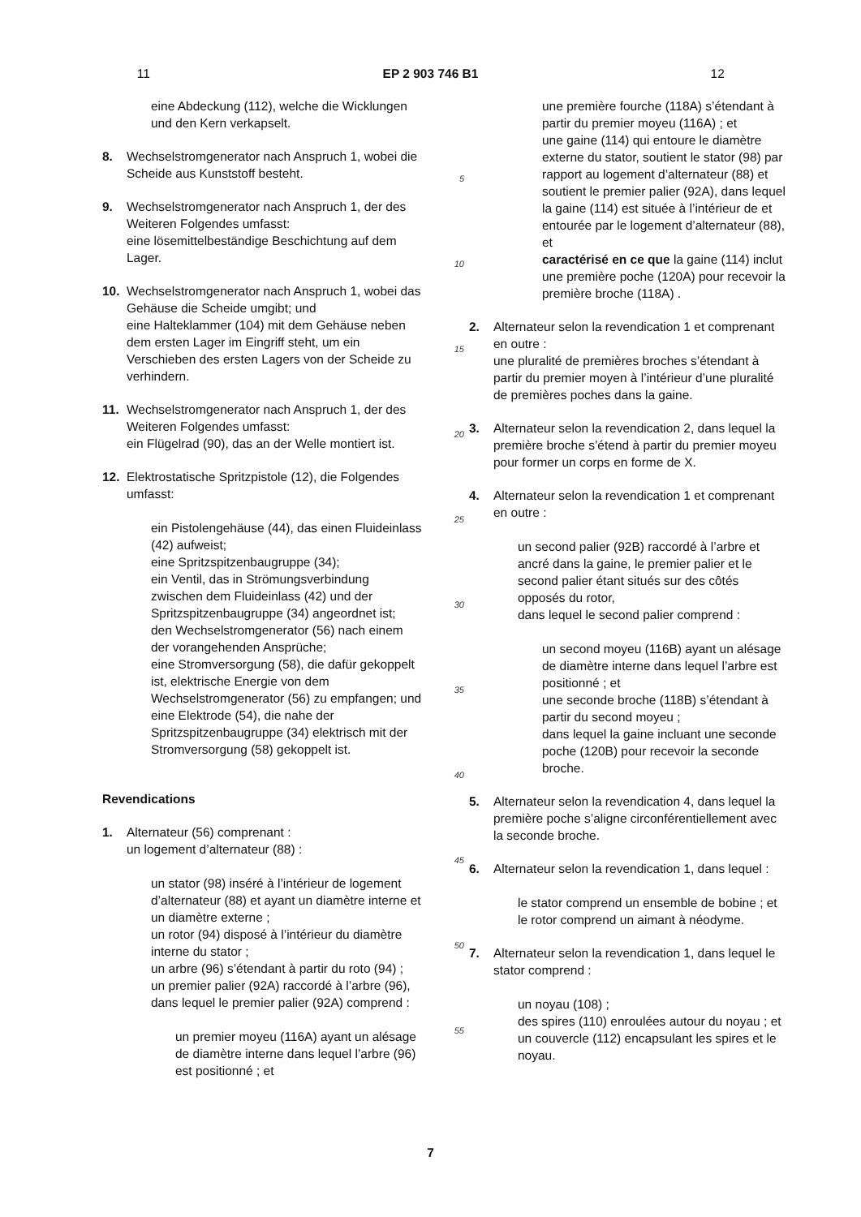11 EP 2 903 746 B1 12
eine Abdeckung (112), welche die Wicklungen und den Kern verkapselt.
8. Wechselstromgenerator nach Anspruch 1, wobei die Scheide aus Kunststoff besteht.
9. Wechselstromgenerator nach Anspruch 1, der des Weiteren Folgendes umfasst:
eine lösemittelbeständige Beschichtung auf dem Lager.
10. Wechselstromgenerator nach Anspruch 1, wobei das Gehäuse die Scheide umgibt; und
eine Halteklammer (104) mit dem Gehäuse neben dem ersten Lager im Eingriff steht, um ein Verschieben des ersten Lagers von der Scheide zu verhindern.
11. Wechselstromgenerator nach Anspruch 1, der des Weiteren Folgendes umfasst:
ein Flügelrad (90), das an der Welle montiert ist.
12. Elektrostatische Spritzpistole (12), die Folgendes umfasst:
ein Pistolengehäuse (44), das einen Fluideinlass (42) aufweist;
eine Spritzspitzenbaugruppe (34);
ein Ventil, das in Strömungsverbindung zwischen dem Fluideinlass (42) und der Spritzspitzenbaugruppe (34) angeordnet ist;
den Wechselstromgenerator (56) nach einem der vorangehenden Ansprüche;
eine Stromversorgung (58), die dafür gekoppelt ist, elektrische Energie von dem Wechselstromgenerator (56) zu empfangen; und
eine Elektrode (54), die nahe der Spritzspitzenbaugruppe (34) elektrisch mit der Stromversorgung (58) gekoppelt ist.
Revendications
1. Alternateur (56) comprenant :
un logement d’alternateur (88) :
un stator (98) inséré à l’intérieur de logement d’alternateur (88) et ayant un diamètre interne et un diamètre externe ;
un rotor (94) disposé à l’intérieur du diamètre interne du stator ;
un arbre (96) s’étendant à partir du roto (94) ;
un premier palier (92A) raccordé à l’arbre (96), dans lequel le premier palier (92A) comprend :
un premier moyeu (116A) ayant un alésage de diamètre interne dans lequel l’arbre (96) est positionné ; et
5
10
15
20
25
30
35
40
45
50
55
une première fourche (118A) s’étendant à partir du premier moyeu (116A) ; et
une gaine (114) qui entoure le diamètre externe du stator, soutient le stator (98) par rapport au logement d’alternateur (88) et soutient le premier palier (92A), dans lequel la gaine (114) est située à l’intérieur de et entourée par le logement d’alternateur (88), et
caractérisé en ce que la gaine (114) inclut une première poche (120A) pour recevoir la première broche (118A) .
2. Alternateur selon la revendication 1 et comprenant en outre :
une pluralité de premières broches s’étendant à partir du premier moyen à l’intérieur d’une pluralité de premières poches dans la gaine.
3. Alternateur selon la revendication 2, dans lequel la première broche s’étend à partir du premier moyeu pour former un corps en forme de X.
4. Alternateur selon la revendication 1 et comprenant en outre :
un second palier (92B) raccordé à l’arbre et ancré dans la gaine, le premier palier et le second palier étant situés sur des côtés opposés du rotor,
dans lequel le second palier comprend :
un second moyeu (116B) ayant un alésage de diamètre interne dans lequel l’arbre est positionné ; et
une seconde broche (118B) s’étendant à partir du second moyeu ;
dans lequel la gaine incluant une seconde poche (120B) pour recevoir la seconde broche.
5. Alternateur selon la revendication 4, dans lequel la première poche s’aligne circonférentiellement avec la seconde broche.
6. Alternateur selon la revendication 1, dans lequel :
le stator comprend un ensemble de bobine ; et le rotor comprend un aimant à néodyme.
7. Alternateur selon la revendication 1, dans lequel le stator comprend :
un noyau (108) ;
des spires (110) enroulées autour du noyau ; et
un couvercle (112) encapsulant les spires et le noyau.
7